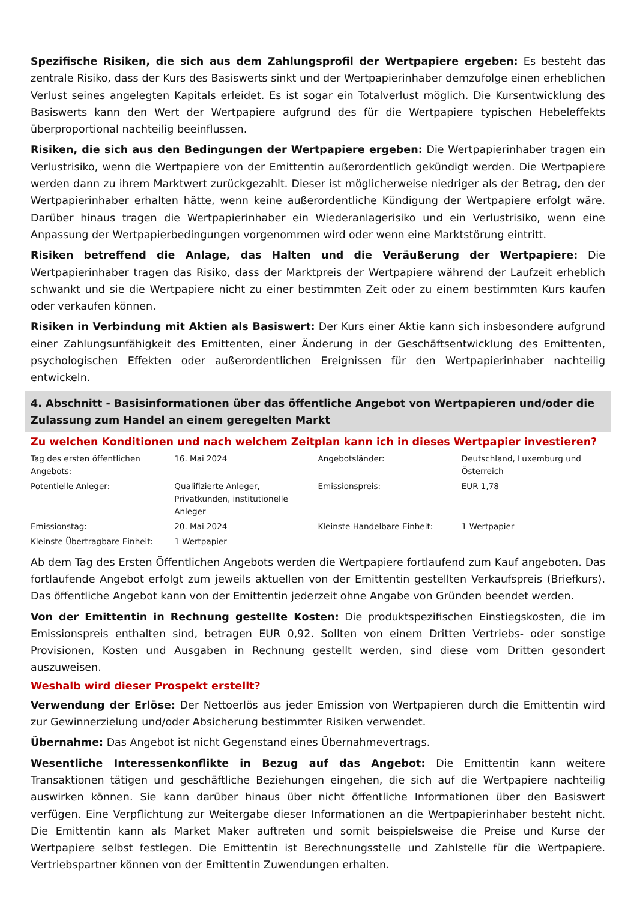Spezifische Risiken, die sich aus dem Zahlungsprofil der Wertpapiere ergeben: Es besteht das zentrale Risiko, dass der Kurs des Basiswerts sinkt und der Wertpapierinhaber demzufolge einen erheblichen Verlust seines angelegten Kapitals erleidet. Es ist sogar ein Totalverlust möglich. Die Kursentwicklung des Basiswerts kann den Wert der Wertpapiere aufgrund des für die Wertpapiere typischen Hebeleffekts überproportional nachteilig beeinflussen.
Risiken, die sich aus den Bedingungen der Wertpapiere ergeben: Die Wertpapierinhaber tragen ein Verlustrisiko, wenn die Wertpapiere von der Emittentin außerordentlich gekündigt werden. Die Wertpapiere werden dann zu ihrem Marktwert zurückgezahlt. Dieser ist möglicherweise niedriger als der Betrag, den der Wertpapierinhaber erhalten hätte, wenn keine außerordentliche Kündigung der Wertpapiere erfolgt wäre. Darüber hinaus tragen die Wertpapierinhaber ein Wiederanlagerisiko und ein Verlustrisiko, wenn eine Anpassung der Wertpapierbedingungen vorgenommen wird oder wenn eine Marktstörung eintritt.
Risiken betreffend die Anlage, das Halten und die Veräußerung der Wertpapiere: Die Wertpapierinhaber tragen das Risiko, dass der Marktpreis der Wertpapiere während der Laufzeit erheblich schwankt und sie die Wertpapiere nicht zu einer bestimmten Zeit oder zu einem bestimmten Kurs kaufen oder verkaufen können.
Risiken in Verbindung mit Aktien als Basiswert: Der Kurs einer Aktie kann sich insbesondere aufgrund einer Zahlungsunfähigkeit des Emittenten, einer Änderung in der Geschäftsentwicklung des Emittenten, psychologischen Effekten oder außerordentlichen Ereignissen für den Wertpapierinhaber nachteilig entwickeln.
4. Abschnitt - Basisinformationen über das öffentliche Angebot von Wertpapieren und/oder die Zulassung zum Handel an einem geregelten Markt
Zu welchen Konditionen und nach welchem Zeitplan kann ich in dieses Wertpapier investieren?
| Tag des ersten öffentlichen Angebots: | 16. Mai 2024 | Angebotsländer: | Deutschland, Luxemburg und Österreich |
| Potentielle Anleger: | Qualifizierte Anleger, Privatkunden, institutionelle Anleger | Emissionspreis: | EUR 1,78 |
| Emissionstag: | 20. Mai 2024 | Kleinste Handelbare Einheit: | 1 Wertpapier |
| Kleinste Übertragbare Einheit: | 1 Wertpapier | | |
Ab dem Tag des Ersten Öffentlichen Angebots werden die Wertpapiere fortlaufend zum Kauf angeboten. Das fortlaufende Angebot erfolgt zum jeweils aktuellen von der Emittentin gestellten Verkaufspreis (Briefkurs). Das öffentliche Angebot kann von der Emittentin jederzeit ohne Angabe von Gründen beendet werden.
Von der Emittentin in Rechnung gestellte Kosten: Die produktspezifischen Einstiegskosten, die im Emissionspreis enthalten sind, betragen EUR 0,92. Sollten von einem Dritten Vertriebs- oder sonstige Provisionen, Kosten und Ausgaben in Rechnung gestellt werden, sind diese vom Dritten gesondert auszuweisen.
Weshalb wird dieser Prospekt erstellt?
Verwendung der Erlöse: Der Nettoerlös aus jeder Emission von Wertpapieren durch die Emittentin wird zur Gewinnerzielung und/oder Absicherung bestimmter Risiken verwendet.
Übernahme: Das Angebot ist nicht Gegenstand eines Übernahmevertrags.
Wesentliche Interessenkonflikte in Bezug auf das Angebot: Die Emittentin kann weitere Transaktionen tätigen und geschäftliche Beziehungen eingehen, die sich auf die Wertpapiere nachteilig auswirken können. Sie kann darüber hinaus über nicht öffentliche Informationen über den Basiswert verfügen. Eine Verpflichtung zur Weitergabe dieser Informationen an die Wertpapierinhaber besteht nicht. Die Emittentin kann als Market Maker auftreten und somit beispielsweise die Preise und Kurse der Wertpapiere selbst festlegen. Die Emittentin ist Berechnungsstelle und Zahlstelle für die Wertpapiere. Vertriebspartner können von der Emittentin Zuwendungen erhalten.